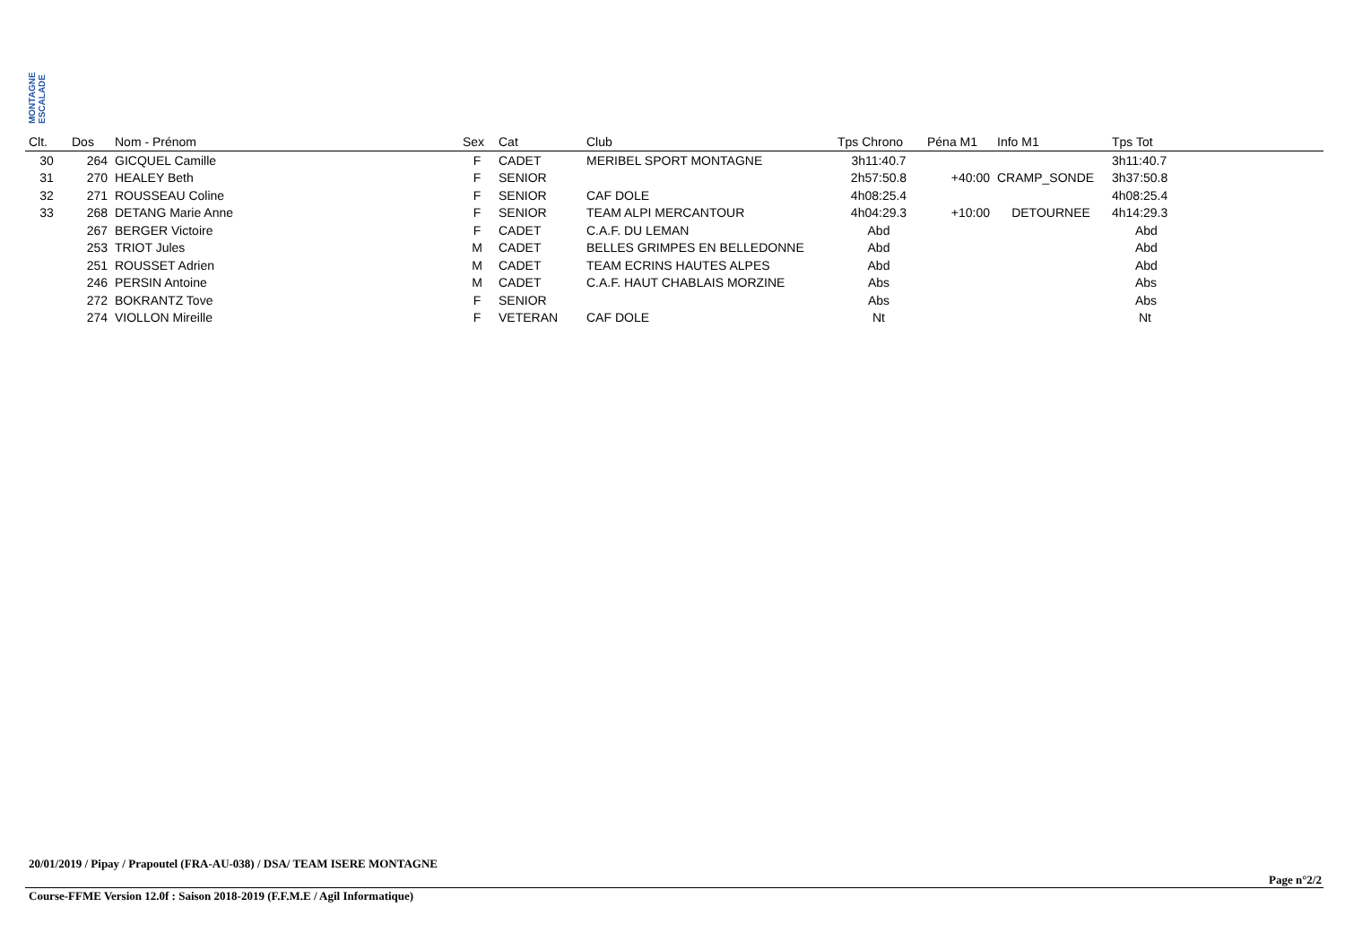MONTAGNE ESCALADE
| Clt. | Dos | Nom - Prénom | Sex | Cat | Club | Tps Chrono | Péna M1 | Info M1 | Tps Tot |
| --- | --- | --- | --- | --- | --- | --- | --- | --- | --- |
| 30 | 264 | GICQUEL Camille | F | CADET | MERIBEL SPORT MONTAGNE | 3h11:40.7 | | | 3h11:40.7 |
| 31 | 270 | HEALEY Beth | F | SENIOR | | 2h57:50.8 | +40:00 | CRAMP_SONDE | 3h37:50.8 |
| 32 | 271 | ROUSSEAU Coline | F | SENIOR | CAF DOLE | 4h08:25.4 | | | 4h08:25.4 |
| 33 | 268 | DETANG Marie Anne | F | SENIOR | TEAM ALPI MERCANTOUR | 4h04:29.3 | +10:00 | DETOURNEE | 4h14:29.3 |
| | 267 | BERGER Victoire | F | CADET | C.A.F. DU LEMAN | Abd | | | Abd |
| | 253 | TRIOT Jules | M | CADET | BELLES GRIMPES EN BELLEDONNE | Abd | | | Abd |
| | 251 | ROUSSET Adrien | M | CADET | TEAM ECRINS HAUTES ALPES | Abd | | | Abd |
| | 246 | PERSIN Antoine | M | CADET | C.A.F. HAUT CHABLAIS MORZINE | Abs | | | Abs |
| | 272 | BOKRANTZ Tove | F | SENIOR | | Abs | | | Abs |
| | 274 | VIOLLON Mireille | F | VETERAN | CAF DOLE | Nt | | | Nt |
20/01/2019 / Pipay / Prapoutel (FRA-AU-038) / DSA/ TEAM ISERE MONTAGNE
Page n°2/2
Course-FFME Version 12.0f : Saison 2018-2019 (F.F.M.E / Agil Informatique)